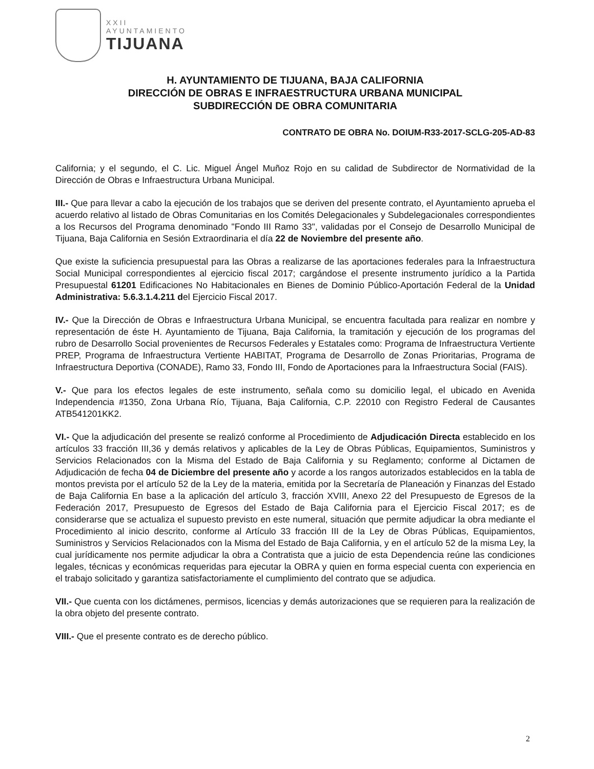XXII
AYUNTAMIENTO
TIJUANA
H. AYUNTAMIENTO DE TIJUANA, BAJA CALIFORNIA
DIRECCIÓN DE OBRAS E INFRAESTRUCTURA URBANA MUNICIPAL
SUBDIRECCIÓN DE OBRA COMUNITARIA
CONTRATO DE OBRA No. DOIUM-R33-2017-SCLG-205-AD-83
California; y el segundo, el C. Lic. Miguel Ángel Muñoz Rojo en su calidad de Subdirector de Normatividad de la Dirección de Obras e Infraestructura Urbana Municipal.
III.- Que para llevar a cabo la ejecución de los trabajos que se deriven del presente contrato, el Ayuntamiento aprueba el acuerdo relativo al listado de Obras Comunitarias en los Comités Delegacionales y Subdelegacionales correspondientes a los Recursos del Programa denominado "Fondo III Ramo 33", validadas por el Consejo de Desarrollo Municipal de Tijuana, Baja California en Sesión Extraordinaria el día 22 de Noviembre del presente año.
Que existe la suficiencia presupuestal para las Obras a realizarse de las aportaciones federales para la Infraestructura Social Municipal correspondientes al ejercicio fiscal 2017; cargándose el presente instrumento jurídico a la Partida Presupuestal 61201 Edificaciones No Habitacionales en Bienes de Dominio Público-Aportación Federal de la Unidad Administrativa: 5.6.3.1.4.211 del Ejercicio Fiscal 2017.
IV.- Que la Dirección de Obras e Infraestructura Urbana Municipal, se encuentra facultada para realizar en nombre y representación de éste H. Ayuntamiento de Tijuana, Baja California, la tramitación y ejecución de los programas del rubro de Desarrollo Social provenientes de Recursos Federales y Estatales como: Programa de Infraestructura Vertiente PREP, Programa de Infraestructura Vertiente HABITAT, Programa de Desarrollo de Zonas Prioritarias, Programa de Infraestructura Deportiva (CONADE), Ramo 33, Fondo III, Fondo de Aportaciones para la Infraestructura Social (FAIS).
V.- Que para los efectos legales de este instrumento, señala como su domicilio legal, el ubicado en Avenida Independencia #1350, Zona Urbana Río, Tijuana, Baja California, C.P. 22010 con Registro Federal de Causantes ATB541201KK2.
VI.- Que la adjudicación del presente se realizó conforme al Procedimiento de Adjudicación Directa establecido en los artículos 33 fracción III,36 y demás relativos y aplicables de la Ley de Obras Públicas, Equipamientos, Suministros y Servicios Relacionados con la Misma del Estado de Baja California y su Reglamento; conforme al Dictamen de Adjudicación de fecha 04 de Diciembre del presente año y acorde a los rangos autorizados establecidos en la tabla de montos prevista por el artículo 52 de la Ley de la materia, emitida por la Secretaría de Planeación y Finanzas del Estado de Baja California En base a la aplicación del artículo 3, fracción XVIII, Anexo 22 del Presupuesto de Egresos de la Federación 2017, Presupuesto de Egresos del Estado de Baja California para el Ejercicio Fiscal 2017; es de considerarse que se actualiza el supuesto previsto en este numeral, situación que permite adjudicar la obra mediante el Procedimiento al inicio descrito, conforme al Artículo 33 fracción III de la Ley de Obras Públicas, Equipamientos, Suministros y Servicios Relacionados con la Misma del Estado de Baja California, y en el artículo 52 de la misma Ley, la cual jurídicamente nos permite adjudicar la obra a Contratista que a juicio de esta Dependencia reúne las condiciones legales, técnicas y económicas requeridas para ejecutar la OBRA y quien en forma especial cuenta con experiencia en el trabajo solicitado y garantiza satisfactoriamente el cumplimiento del contrato que se adjudica.
VII.- Que cuenta con los dictámenes, permisos, licencias y demás autorizaciones que se requieren para la realización de la obra objeto del presente contrato.
VIII.- Que el presente contrato es de derecho público.
2